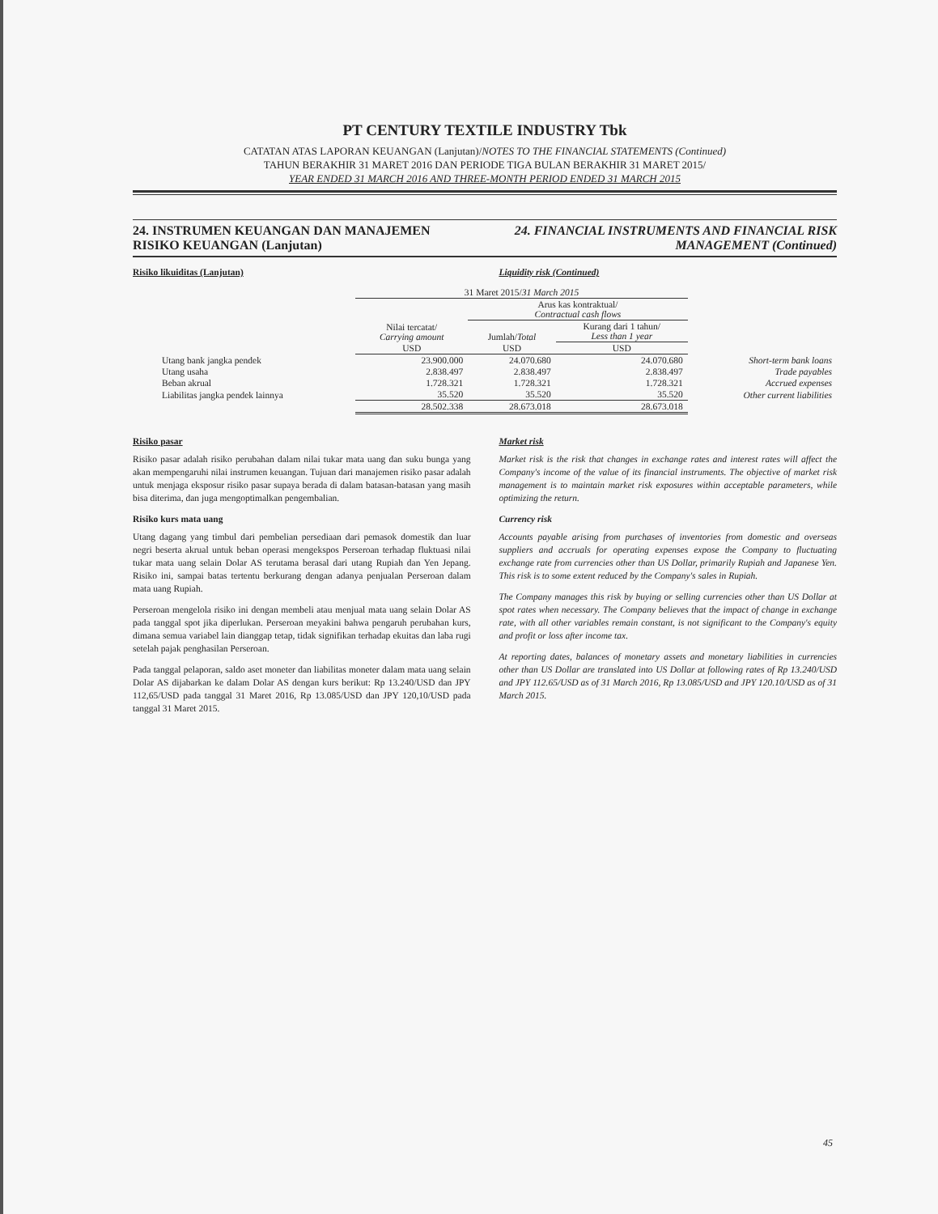PT CENTURY TEXTILE INDUSTRY Tbk
CATATAN ATAS LAPORAN KEUANGAN (Lanjutan)/NOTES TO THE FINANCIAL STATEMENTS (Continued)
TAHUN BERAKHIR 31 MARET 2016 DAN PERIODE TIGA BULAN BERAKHIR 31 MARET 2015/
YEAR ENDED 31 MARCH 2016 AND THREE-MONTH PERIOD ENDED 31 MARCH 2015
24. INSTRUMEN KEUANGAN DAN MANAJEMEN RISIKO KEUANGAN (Lanjutan)
24. FINANCIAL INSTRUMENTS AND FINANCIAL RISK MANAGEMENT (Continued)
Risiko likuiditas (Lanjutan) Liquidity risk (Continued)
| | 31 Maret 2015/ 31 March 2015 | | | |
| --- | --- | --- | --- | --- |
| | | Arus kas kontraktual/ Contractual cash flows | | |
| | Nilai tercatat/ Carrying amount | Jumlah/ Total | Kurang dari 1 tahun/ Less than 1 year | |
| | USD | USD | USD | |
| Utang bank jangka pendek | 23.900.000 | 24.070.680 | 24.070.680 | Short-term bank loans |
| Utang usaha | 2.838.497 | 2.838.497 | 2.838.497 | Trade payables |
| Beban akrual | 1.728.321 | 1.728.321 | 1.728.321 | Accrued expenses |
| Liabilitas jangka pendek lainnya | 35.520 | 35.520 | 35.520 | Other current liabilities |
| | 28.502.338 | 28.673.018 | 28.673.018 | |
Risiko pasar
Risiko pasar adalah risiko perubahan dalam nilai tukar mata uang dan suku bunga yang akan mempengaruhi nilai instrumen keuangan. Tujuan dari manajemen risiko pasar adalah untuk menjaga eksposur risiko pasar supaya berada di dalam batasan-batasan yang masih bisa diterima, dan juga mengoptimalkan pengembalian.
Risiko kurs mata uang
Utang dagang yang timbul dari pembelian persediaan dari pemasok domestik dan luar negri beserta akrual untuk beban operasi mengekspos Perseroan terhadap fluktuasi nilai tukar mata uang selain Dolar AS terutama berasal dari utang Rupiah dan Yen Jepang. Risiko ini, sampai batas tertentu berkurang dengan adanya penjualan Perseroan dalam mata uang Rupiah.
Perseroan mengelola risiko ini dengan membeli atau menjual mata uang selain Dolar AS pada tanggal spot jika diperlukan. Perseroan meyakini bahwa pengaruh perubahan kurs, dimana semua variabel lain dianggap tetap, tidak signifikan terhadap ekuitas dan laba rugi setelah pajak penghasilan Perseroan.
Pada tanggal pelaporan, saldo aset moneter dan liabilitas moneter dalam mata uang selain Dolar AS dijabarkan ke dalam Dolar AS dengan kurs berikut: Rp 13.240/USD dan JPY 112,65/USD pada tanggal 31 Maret 2016, Rp 13.085/USD dan JPY 120,10/USD pada tanggal 31 Maret 2015.
Market risk
Market risk is the risk that changes in exchange rates and interest rates will affect the Company's income of the value of its financial instruments. The objective of market risk management is to maintain market risk exposures within acceptable parameters, while optimizing the return.
Currency risk
Accounts payable arising from purchases of inventories from domestic and overseas suppliers and accruals for operating expenses expose the Company to fluctuating exchange rate from currencies other than US Dollar, primarily Rupiah and Japanese Yen. This risk is to some extent reduced by the Company's sales in Rupiah.
The Company manages this risk by buying or selling currencies other than US Dollar at spot rates when necessary. The Company believes that the impact of change in exchange rate, with all other variables remain constant, is not significant to the Company's equity and profit or loss after income tax.
At reporting dates, balances of monetary assets and monetary liabilities in currencies other than US Dollar are translated into US Dollar at following rates of Rp 13.240/USD and JPY 112.65/USD as of 31 March 2016, Rp 13.085/USD and JPY 120.10/USD as of 31 March 2015.
45